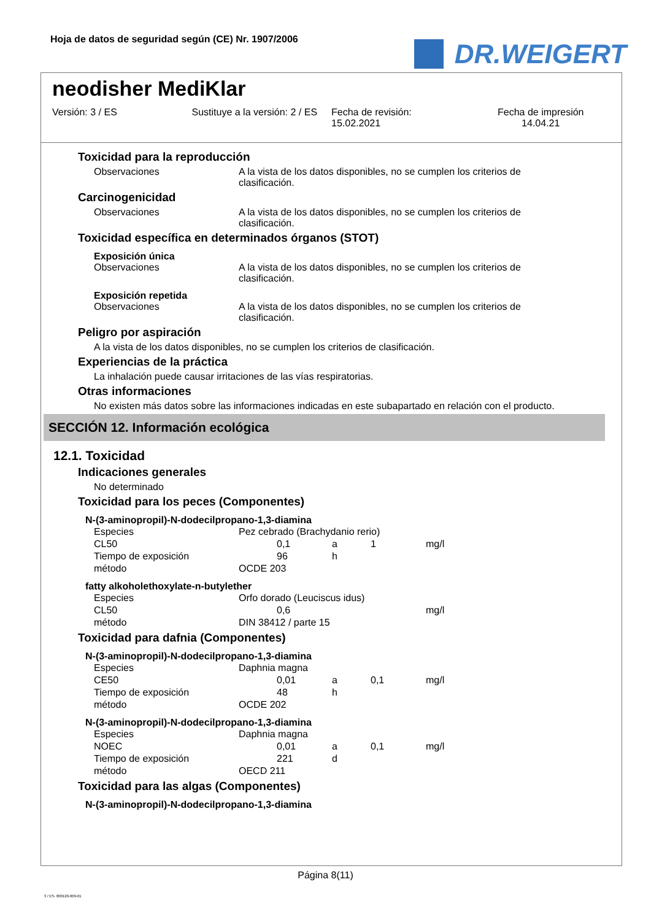Hoja de datos de seguridad según (CE) Nr. 1907/2006
DR.WEIGERT
neodisher MediKlar
Versión: 3 / ES Sustituye a la versión: 2 / ES Fecha de revisión:
15.02.2021
Fecha de impresión
14.04.21
Toxicidad para la reproducción
Observaciones A la vista de los datos disponibles, no se cumplen los criterios de clasificación.
Carcinogenicidad
Observaciones A la vista de los datos disponibles, no se cumplen los criterios de clasificación.
Toxicidad específica en determinados órganos (STOT)
Exposición única
Observaciones A la vista de los datos disponibles, no se cumplen los criterios de clasificación.
Exposición repetida
Observaciones A la vista de los datos disponibles, no se cumplen los criterios de clasificación.
Peligro por aspiración
A la vista de los datos disponibles, no se cumplen los criterios de clasificación.
Experiencias de la práctica
La inhalación puede causar irritaciones de las vías respiratorias.
Otras informaciones
No existen más datos sobre las informaciones indicadas en este subapartado en relación con el producto.
SECCIÓN 12. Información ecológica
12.1. Toxicidad
Indicaciones generales
No determinado
Toxicidad para los peces (Componentes)
N-(3-aminopropil)-N-dodecilpropano-1,3-diamina
| Especies | Pez cebrado (Brachydanio rerio) | | | | |
| CL50 | | 0,1 | a | 1 | mg/l |
| Tiempo de exposición | | 96 | h | | |
| método | OCDE 203 | | | | |
fatty alkoholethoxylate-n-butylether
| Especies | Orfo dorado (Leuciscus idus) | | | | |
| CL50 | | 0,6 | | | mg/l |
| método | DIN 38412 / parte 15 | | | | |
Toxicidad para dafnia (Componentes)
N-(3-aminopropil)-N-dodecilpropano-1,3-diamina
| Especies | Daphnia magna | | | | |
| CE50 | | 0,01 | a | 0,1 | mg/l |
| Tiempo de exposición | | 48 | h | | |
| método | OCDE 202 | | | | |
N-(3-aminopropil)-N-dodecilpropano-1,3-diamina
| Especies | Daphnia magna | | | | |
| NOEC | | 0,01 | a | 0,1 | mg/l |
| Tiempo de exposición | | 221 | d | | |
| método | OECD 211 | | | | |
Toxicidad para las algas (Componentes)
N-(3-aminopropil)-N-dodecilpropano-1,3-diamina
Página 8(11)
3 / ES- 800120-009-01